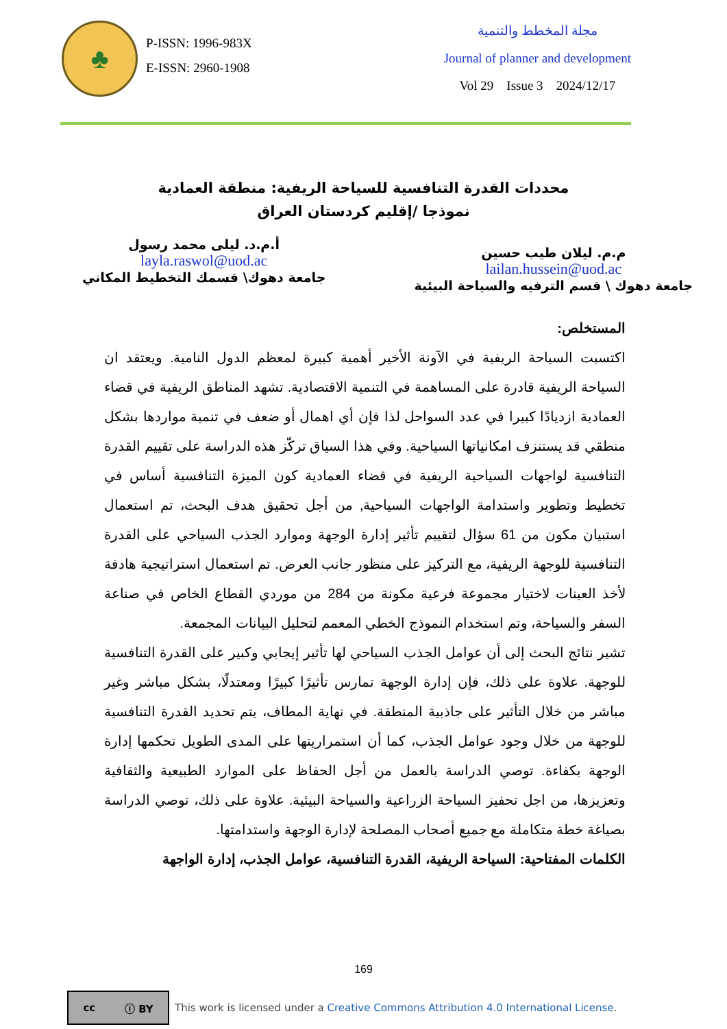♣
P-ISSN: 1996-983X
E-ISSN: 2960-1908
مجلة المخطط والتنمية
Journal of planner and development
Vol 29 Issue 3 2024/12/17
محددات القدرة التنافسية للسياحة الريفية: منطقة العمادية
نموذجا /إقليم كردستان العراق
م.م. ليلان طيب حسين
lailan.hussein@uod.ac
جامعة دهوك \ قسم الترفيه والسياحة البيئية
أ.م.د. ليلى محمد رسول
layla.raswol@uod.ac
جامعة دهوك\ قسمك التخطيط المكاني
المستخلص:
اكتسبت السياحة الريفية في الآونة الأخير أهمية كبيرة لمعظم الدول النامية. ويعتقد ان السياحة الريفية قادرة على المساهمة في التنمية الاقتصادية. تشهد المناطق الريفية في قضاء العمادية ازديادًا كبيرا في عدد السواحل لذا فإن أي اهمال أو ضعف في تنمية مواردها بشكل منطقي قد يستنزف امكانياتها السياحية. وفي هذا السياق تركّز هذه الدراسة على تقييم القدرة التنافسية لواجهات السياحية الريفية في قضاء العمادية كون الميزة التنافسية أساس في تخطيط وتطوير واستدامة الواجهات السياحية, من أجل تحقيق هدف البحث، تم استعمال استبيان مكون من 61 سؤال لتقييم تأثير إدارة الوجهة وموارد الجذب السياحي على القدرة التنافسية للوجهة الريفية، مع التركيز على منظور جانب العرض. تم استعمال استراتيجية هادفة لأخذ العينات لاختيار مجموعة فرعية مكونة من 284 من موردي القطاع الخاص في صناعة السفر والسياحة، وتم استخدام النموذج الخطي المعمم لتحليل البيانات المجمعة.
تشير نتائج البحث إلى أن عوامل الجذب السياحي لها تأثير إيجابي وكبير على القدرة التنافسية للوجهة. علاوة على ذلك، فإن إدارة الوجهة تمارس تأثيرًا كبيرًا ومعتدلًا، بشكل مباشر وغير مباشر من خلال التأثير على جاذبية المنطقة. في نهاية المطاف، يتم تحديد القدرة التنافسية للوجهة من خلال وجود عوامل الجذب، كما أن استمراريتها على المدى الطويل تحكمها إدارة الوجهة بكفاءة. توصي الدراسة بالعمل من أجل الحفاظ على الموارد الطبيعية والثقافية وتعزيزها، من اجل تحفيز السياحة الزراعية والسياحة البيئية. علاوة على ذلك، توصي الدراسة بصياغة خطة متكاملة مع جميع أصحاب المصلحة لإدارة الوجهة واستدامتها.
الكلمات المفتاحية: السياحة الريفية، القدرة التنافسية، عوامل الجذب، إدارة الواجهة
169
cc ⓘ BY
This work is licensed under a Creative Commons Attribution 4.0 International License.